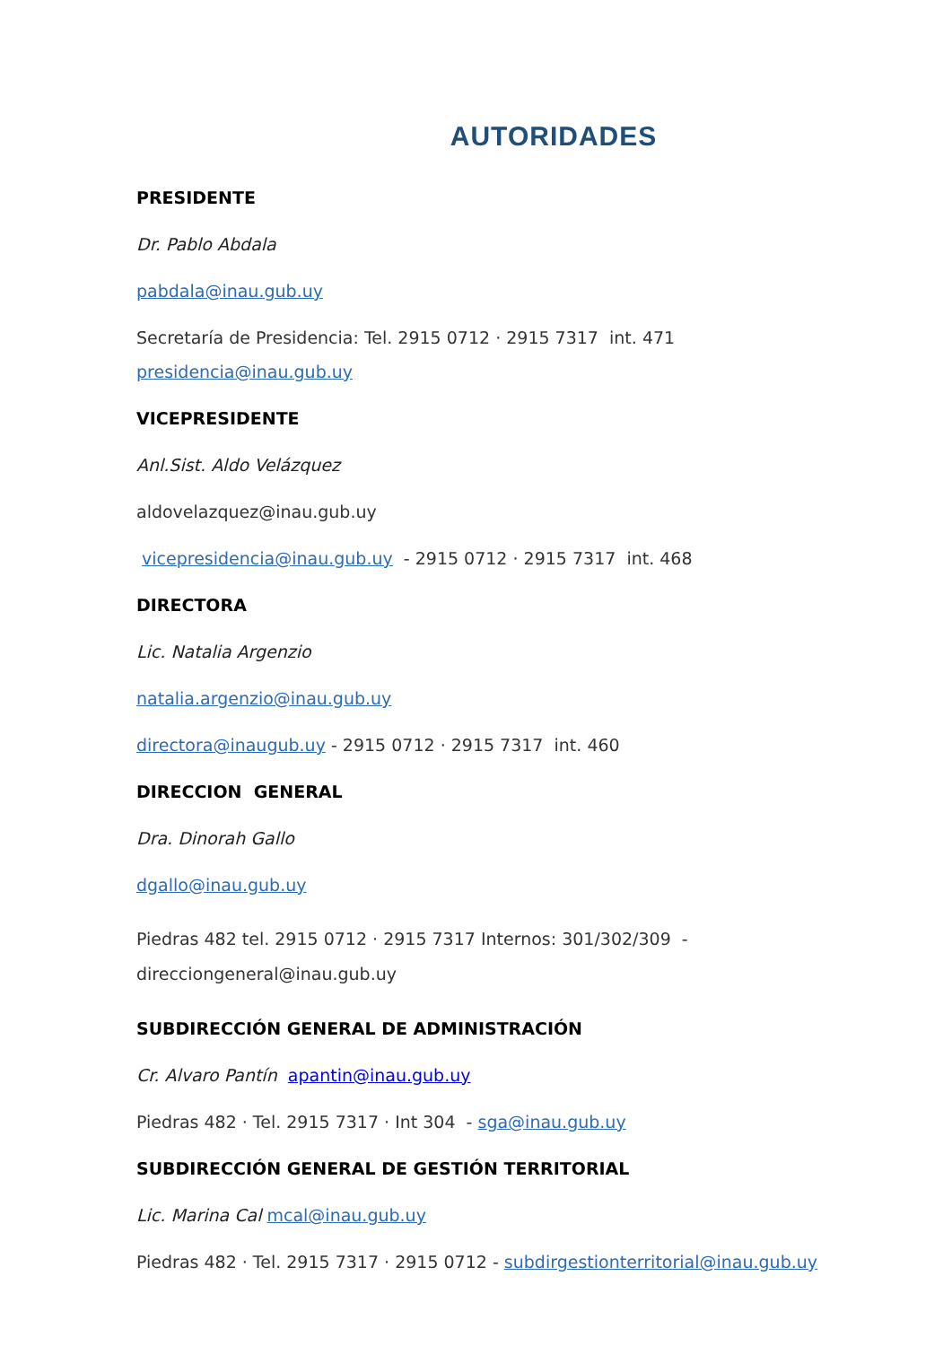AUTORIDADES
PRESIDENTE
Dr. Pablo Abdala
pabdala@inau.gub.uy
Secretaría de Presidencia: Tel. 2915 0712 · 2915 7317 int. 471
presidencia@inau.gub.uy
VICEPRESIDENTE
Anl.Sist. Aldo Velázquez
aldovelazquez@inau.gub.uy
vicepresidencia@inau.gub.uy - 2915 0712 · 2915 7317 int. 468
DIRECTORA
Lic. Natalia Argenzio
natalia.argenzio@inau.gub.uy
directora@inaugub.uy - 2915 0712 · 2915 7317 int. 460
DIRECCION GENERAL
Dra. Dinorah Gallo
dgallo@inau.gub.uy
Piedras 482 tel. 2915 0712 · 2915 7317 Internos: 301/302/309 - direcciongeneral@inau.gub.uy
SUBDIRECCIÓN GENERAL DE ADMINISTRACIÓN
Cr. Alvaro Pantín apantin@inau.gub.uy
Piedras 482 · Tel. 2915 7317 · Int 304 - sga@inau.gub.uy
SUBDIRECCIÓN GENERAL DE GESTIÓN TERRITORIAL
Lic. Marina Cal mcal@inau.gub.uy
Piedras 482 · Tel. 2915 7317 · 2915 0712 - subdirgestionterritorial@inau.gub.uy